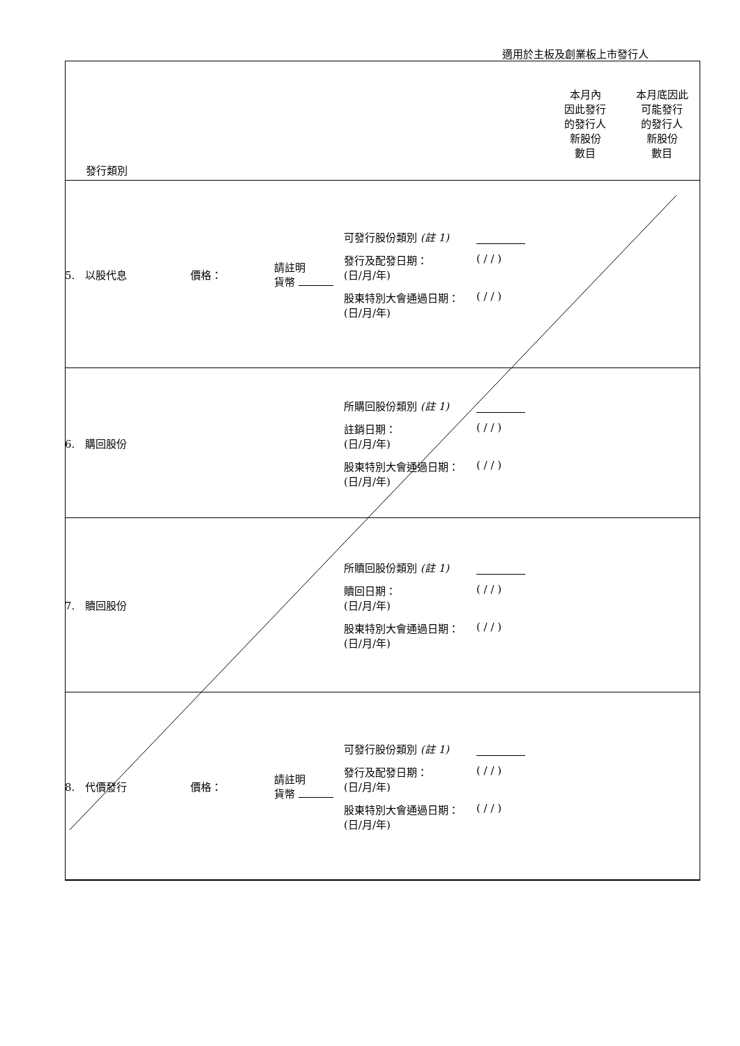適用於主板及創業板上市發行人
| 發行類別 | | | | 本月內 因此發行 的發行人 新股份 數目 | 本月底因此 可能發行 的發行人 新股份 數目 |
| 5. 以股代息 | 價格： | 請註明 貨幣 | 可發行股份類別 (註 1) 發行及配發日期： (日/月/年) ( / / ) 股東特別大會通過日期： (日/月/年) ( / / ) | | |
| 6. 購回股份 | | | 所購回股份類別 (註 1) 註銷日期： (日/月/年) ( / / ) 股東特別大會通過日期： (日/月/年) ( / / ) | | |
| 7. 贖回股份 | | | 所贖回股份類別 (註 1) 贖回日期： (日/月/年) ( / / ) 股東特別大會通過日期： (日/月/年) ( / / ) | | |
| 8. 代價發行 | 價格： | 請註明 貨幣 | 可發行股份類別 (註 1) 發行及配發日期： (日/月/年) ( / / ) 股東特別大會通過日期： (日/月/年) ( / / ) | | |